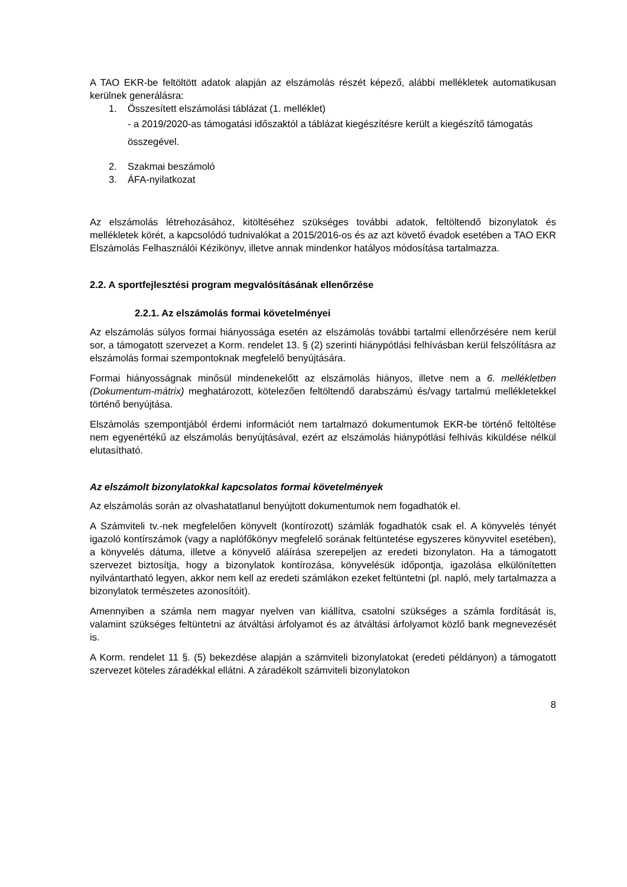A TAO EKR-be feltöltött adatok alapján az elszámolás részét képező, alábbi mellékletek automatikusan kerülnek generálásra:
1. Összesített elszámolási táblázat (1. melléklet)
- a 2019/2020-as támogatási időszaktól a táblázat kiegészítésre került a kiegészítő támogatás összegével.
2. Szakmai beszámoló
3. ÁFA-nyilatkozat
Az elszámolás létrehozásához, kitöltéséhez szükséges további adatok, feltöltendő bizonylatok és mellékletek körét, a kapcsolódó tudnivalókat a 2015/2016-os és az azt követő évadok esetében a TAO EKR Elszámolás Felhasználói Kézikönyv, illetve annak mindenkor hatályos módosítása tartalmazza.
2.2. A sportfejlesztési program megvalósításának ellenőrzése
2.2.1. Az elszámolás formai követelményei
Az elszámolás súlyos formai hiányossága esetén az elszámolás további tartalmi ellenőrzésére nem kerül sor, a támogatott szervezet a Korm. rendelet 13. § (2) szerinti hiánypótlási felhívásban kerül felszólításra az elszámolás formai szempontoknak megfelelő benyújtására.
Formai hiányosságnak minősül mindenekelőtt az elszámolás hiányos, illetve nem a 6. mellékletben (Dokumentum-mátrix) meghatározott, kötelezően feltöltendő darabszámú és/vagy tartalmú mellékletekkel történő benyújtása.
Elszámolás szempontjából érdemi információt nem tartalmazó dokumentumok EKR-be történő feltöltése nem egyenértékű az elszámolás benyújtásával, ezért az elszámolás hiánypótlási felhívás kiküldése nélkül elutasítható.
Az elszámolt bizonylatokkal kapcsolatos formai követelmények
Az elszámolás során az olvashatatlanul benyújtott dokumentumok nem fogadhatók el.
A Számviteli tv.-nek megfelelően könyvelt (kontírozott) számlák fogadhatók csak el. A könyvelés tényét igazoló kontírszámok (vagy a naplófőkönyv megfelelő sorának feltüntetése egyszeres könyvvitel esetében), a könyvelés dátuma, illetve a könyvelő aláírása szerepeljen az eredeti bizonylaton. Ha a támogatott szervezet biztosítja, hogy a bizonylatok kontírozása, könyvelésük időpontja, igazolása elkülönítetten nyilvántartható legyen, akkor nem kell az eredeti számlákon ezeket feltüntetni (pl. napló, mely tartalmazza a bizonylatok természetes azonosítóit).
Amennyiben a számla nem magyar nyelven van kiállítva, csatolni szükséges a számla fordítását is, valamint szükséges feltüntetni az átváltási árfolyamot és az átváltási árfolyamot közlő bank megnevezését is.
A Korm. rendelet 11 §. (5) bekezdése alapján a számviteli bizonylatokat (eredeti példányon) a támogatott szervezet köteles záradékkal ellátni. A záradékolt számviteli bizonylatokon
8